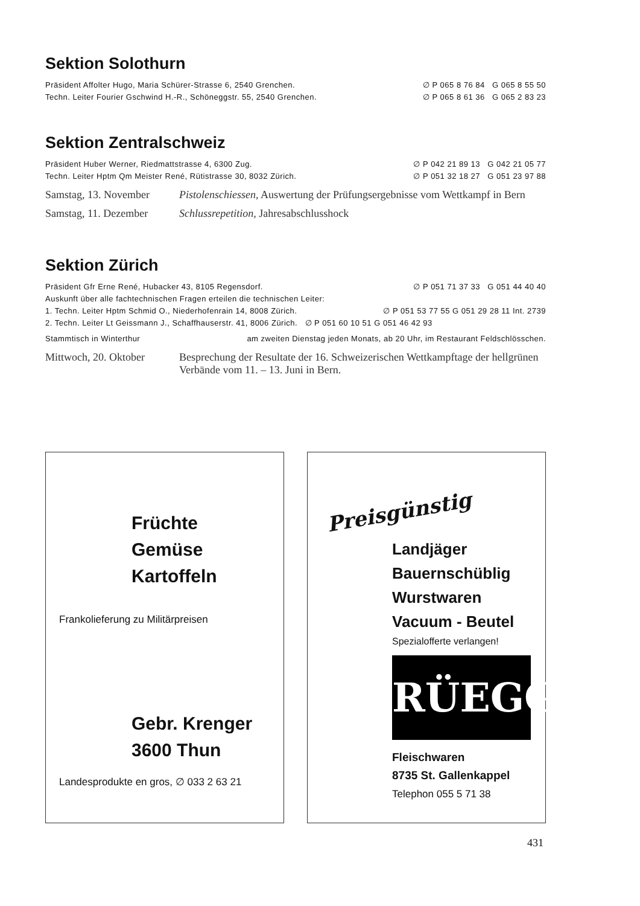Sektion Solothurn
Präsident Affolter Hugo, Maria Schürer-Strasse 6, 2540 Grenchen. ∅ P 065 8 76 84 G 065 8 55 50
Techn. Leiter Fourier Gschwind H.-R., Schöneggstr. 55, 2540 Grenchen. ∅ P 065 8 61 36 G 065 2 83 23
Sektion Zentralschweiz
Präsident Huber Werner, Riedmattstrasse 4, 6300 Zug. ∅ P 042 21 89 13 G 042 21 05 77
Techn. Leiter Hptm Qm Meister René, Rütistrasse 30, 8032 Zürich. ∅ P 051 32 18 27 G 051 23 97 88
Samstag, 13. November Pistolenschiessen, Auswertung der Prüfungsergebnisse vom Wettkampf in Bern
Samstag, 11. Dezember Schlussrepetition, Jahresabschlusshock
Sektion Zürich
Präsident Gfr Erne René, Hubacker 43, 8105 Regensdorf. ∅ P 051 71 37 33 G 051 44 40 40
Auskunft über alle fachtechnischen Fragen erteilen die technischen Leiter:
1. Techn. Leiter Hptm Schmid O., Niederhofenrain 14, 8008 Zürich. ∅ P 051 53 77 55 G 051 29 28 11 Int. 2739
2. Techn. Leiter Lt Geissmann J., Schaffhauserstr. 41, 8006 Zürich. ∅ P 051 60 10 51 G 051 46 42 93
Stammtisch in Winterthur am zweiten Dienstag jeden Monats, ab 20 Uhr, im Restaurant Feldschlösschen.
Mittwoch, 20. Oktober Besprechung der Resultate der 16. Schweizerischen Wettkampftage der hellgrünen Verbände vom 11. – 13. Juni in Bern.
Früchte
Gemüse
Kartoffeln
Frankolieferung zu Militärpreisen
Gebr. Krenger
3600 Thun
Landesprodukte en gros, ∅ 033 2 63 21
Preisgünstig
Landjäger
Bauernschüblig
Wurstwaren
Vacuum - Beutel
Spezialofferte verlangen!
RÜEGG
Fleischwaren
8735 St. Gallenkappel
Telephon 055 5 71 38
431